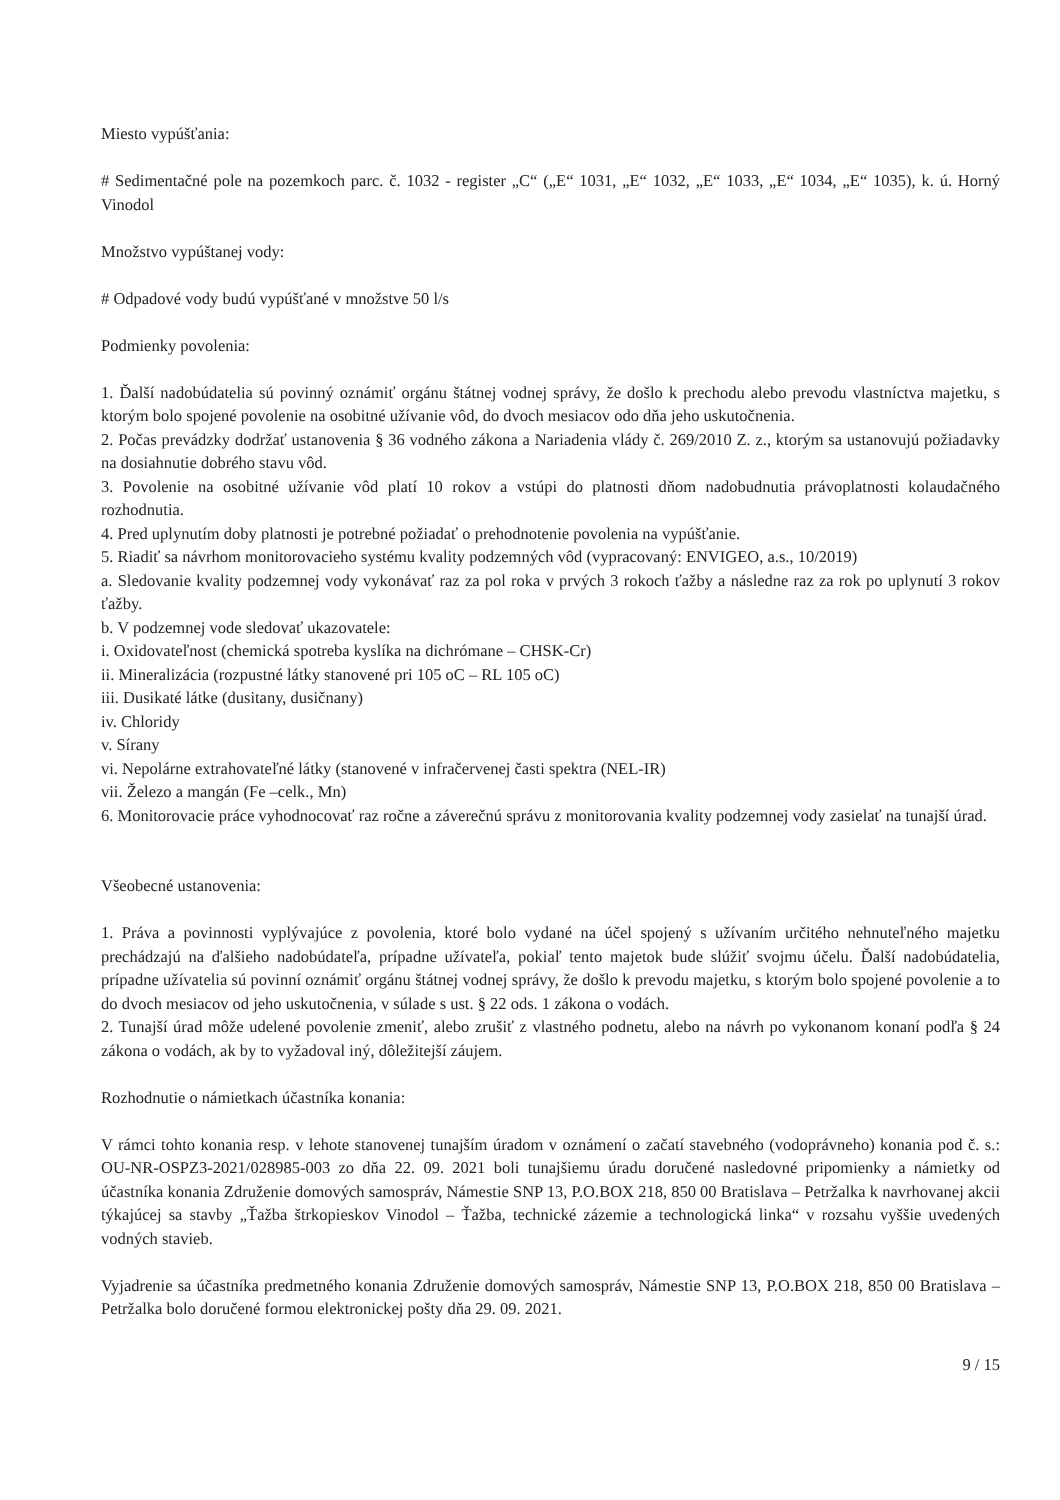Miesto vypúšťania:
# Sedimentačné pole na pozemkoch parc. č. 1032 - register „C“ („E“ 1031, „E“ 1032, „E“ 1033, „E“ 1034, „E“ 1035), k. ú. Horný Vinodol
Množstvo vypúštanej vody:
# Odpadové vody budú vypúšťané v množstve 50 l/s
Podmienky povolenia:
1. Ďalší nadobúdatelia sú povinný oznámiť orgánu štátnej vodnej správy, že došlo k prechodu alebo prevodu vlastníctva majetku, s ktorým bolo spojené povolenie na osobitné užívanie vôd, do dvoch mesiacov odo dňa jeho uskutočnenia.
2. Počas prevádzky dodržať ustanovenia § 36 vodného zákona a Nariadenia vlády č. 269/2010 Z. z., ktorým sa ustanovujú požiadavky na dosiahnutie dobrého stavu vôd.
3. Povolenie na osobitné užívanie vôd platí 10 rokov a vstúpi do platnosti dňom nadobudnutia právoplatnosti kolaudačného rozhodnutia.
4. Pred uplynutím doby platnosti je potrebné požiadať o prehodnotenie povolenia na vypúšťanie.
5. Riadiť sa návrhom monitorovacieho systému kvality podzemných vôd (vypracovaný: ENVIGEO, a.s., 10/2019)
a. Sledovanie kvality podzemnej vody vykonávať raz za pol roka v prvých 3 rokoch ťažby a následne raz za rok po uplynutí 3 rokov ťažby.
b. V podzemnej vode sledovať ukazovatele:
i. Oxidovateľnost (chemická spotreba kyslíka na dichrómane – CHSK-Cr)
ii. Mineralizácia (rozpustné látky stanovené pri 105 oC – RL 105 oC)
iii. Dusikaté látke (dusitany, dusičnany)
iv. Chloridy
v. Sírany
vi. Nepolárne extrahovateľné látky (stanovené v infračervenej časti spektra (NEL-IR)
vii. Železo a mangán (Fe –celk., Mn)
6. Monitorovacie práce vyhodnocovať raz ročne a záverečnú správu z monitorovania kvality podzemnej vody zasielať na tunajší úrad.
Všeobecné ustanovenia:
1. Práva a povinnosti vyplývajúce z povolenia, ktoré bolo vydané na účel spojený s užívaním určitého nehnuteľného majetku prechádzajú na ďalšieho nadobúdateľa, prípadne užívateľa, pokiaľ tento majetok bude slúžiť svojmu účelu. Ďalší nadobúdatelia, prípadne užívatelia sú povinní oznámiť orgánu štátnej vodnej správy, že došlo k prevodu majetku, s ktorým bolo spojené povolenie a to do dvoch mesiacov od jeho uskutočnenia, v súlade s ust. § 22 ods. 1 zákona o vodách.
2. Tunajší úrad môže udelené povolenie zmeniť, alebo zrušiť z vlastného podnetu, alebo na návrh po vykonanom konaní podľa § 24 zákona o vodách, ak by to vyžadoval iný, dôležitejší záujem.
Rozhodnutie o námietkach účastníka konania:
V rámci tohto konania resp. v lehote stanovenej tunajším úradom v oznámení o začatí stavebného (vodoprávneho) konania pod č. s.: OU-NR-OSPZ3-2021/028985-003 zo dňa 22. 09. 2021 boli tunajšiemu úradu doručené nasledovné pripomienky a námietky od účastníka konania Združenie domových samospráv, Námestie SNP 13, P.O.BOX 218, 850 00 Bratislava – Petržalka k navrhovanej akcii týkajúcej sa stavby „Ťažba štrkopieskov Vinodol – Ťažba, technické zázemie a technologická linka“ v rozsahu vyššie uvedených vodných stavieb.
Vyjadrenie sa účastníka predmetného konania Združenie domových samospráv, Námestie SNP 13, P.O.BOX 218, 850 00 Bratislava – Petržalka bolo doručené formou elektronickej pošty dňa 29. 09. 2021.
9 / 15